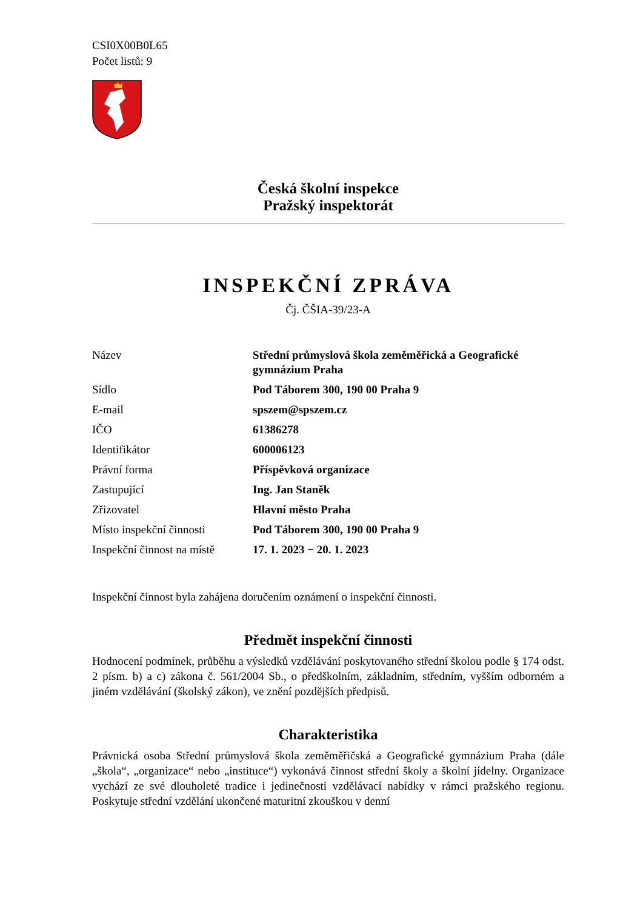CSI0X00B0L65
Počet listů: 9
Česká školní inspekce
Pražský inspektorát
INSPEKČNÍ ZPRÁVA
Čj. ČŠIA-39/23-A
| Název | Střední průmyslová škola zeměměřická a Geografické gymnázium Praha |
| Sídlo | Pod Táborem 300, 190 00 Praha 9 |
| E-mail | spszem@spszem.cz |
| IČO | 61386278 |
| Identifikátor | 600006123 |
| Právní forma | Příspěvková organizace |
| Zastupující | Ing. Jan Staněk |
| Zřizovatel | Hlavní město Praha |
| Místo inspekční činnosti | Pod Táborem 300, 190 00 Praha 9 |
| Inspekční činnost na místě | 17. 1. 2023 − 20. 1. 2023 |
Inspekční činnost byla zahájena doručením oznámení o inspekční činnosti.
Předmět inspekční činnosti
Hodnocení podmínek, průběhu a výsledků vzdělávání poskytovaného střední školou podle § 174 odst. 2 písm. b) a c) zákona č. 561/2004 Sb., o předškolním, základním, středním, vyšším odborném a jiném vzdělávání (školský zákon), ve znění pozdějších předpisů.
Charakteristika
Právnická osoba Střední průmyslová škola zeměměřičská a Geografické gymnázium Praha (dále „škola“, „organizace“ nebo „instituce“) vykonává činnost střední školy a školní jídelny. Organizace vychází ze své dlouholeté tradice i jedinečnosti vzdělávací nabídky v rámci pražského regionu. Poskytuje střední vzdělání ukončené maturitní zkouškou v denní